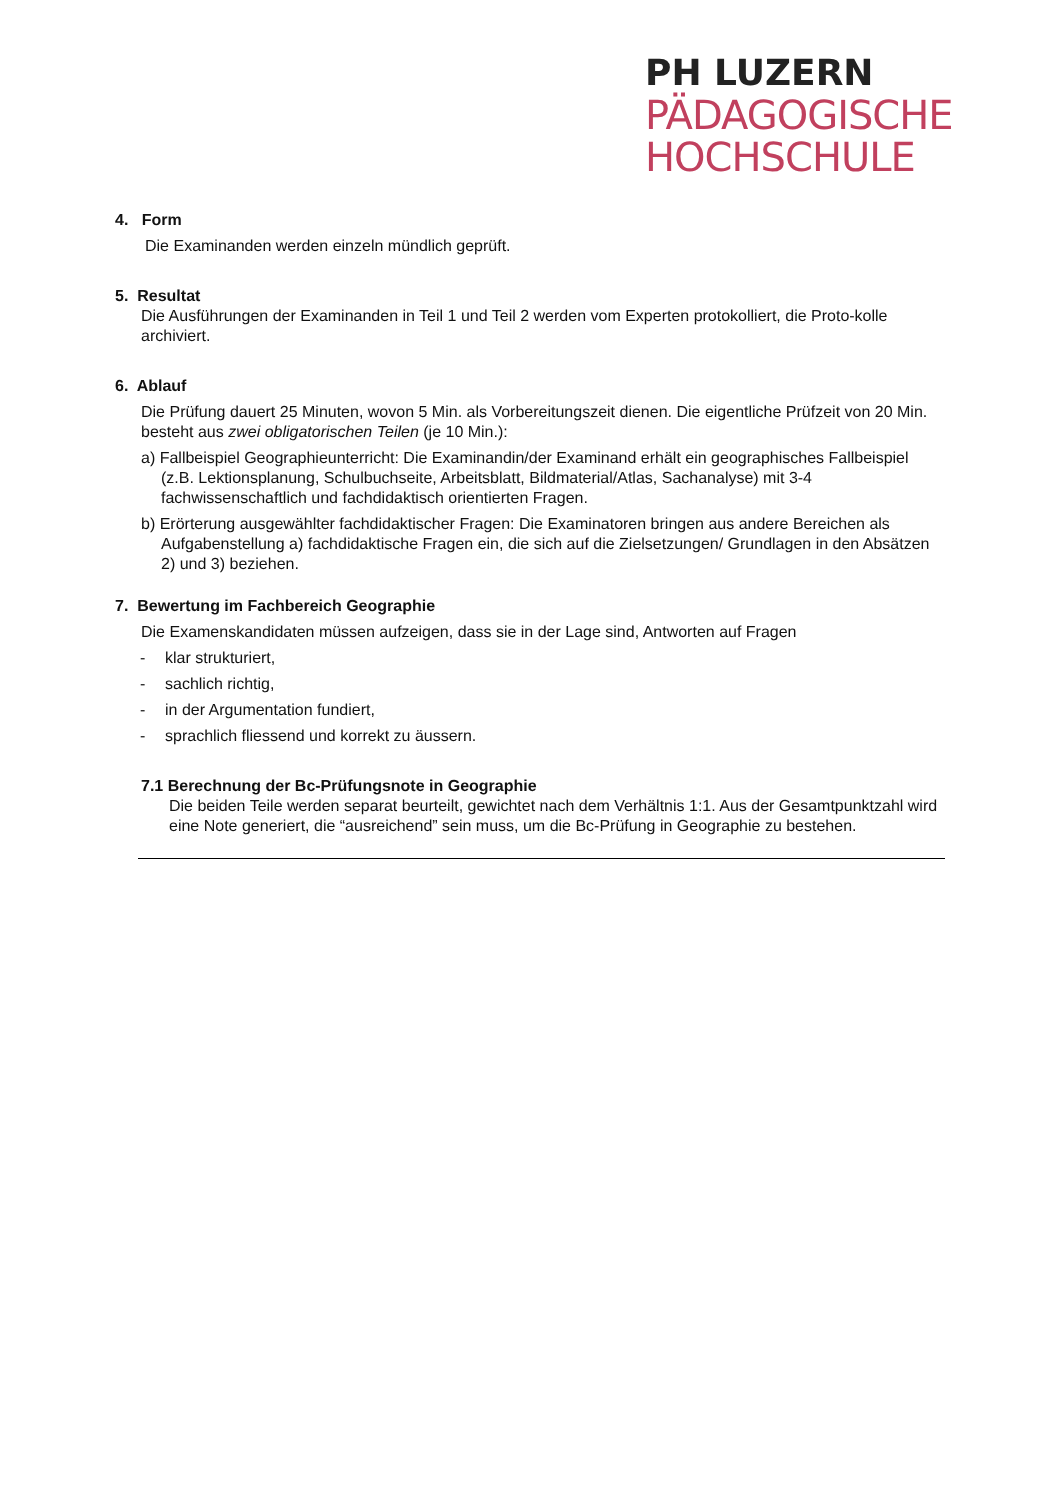PH LUZERN
PÄDAGOGISCHE
HOCHSCHULE
4. Form
Die Examinanden werden einzeln mündlich geprüft.
5. Resultat
Die Ausführungen der Examinanden in Teil 1 und Teil 2 werden vom Experten protokolliert, die Proto-kolle archiviert.
6. Ablauf
Die Prüfung dauert 25 Minuten, wovon 5 Min. als Vorbereitungszeit dienen. Die eigentliche Prüfzeit von 20 Min. besteht aus zwei obligatorischen Teilen (je 10 Min.):
a) Fallbeispiel Geographieunterricht: Die Examinandin/der Examinand erhält ein geographisches Fallbeispiel (z.B. Lektionsplanung, Schulbuchseite, Arbeitsblatt, Bildmaterial/Atlas, Sachanalyse) mit 3-4 fachwissenschaftlich und fachdidaktisch orientierten Fragen.
b) Erörterung ausgewählter fachdidaktischer Fragen: Die Examinatoren bringen aus andere Bereichen als Aufgabenstellung a) fachdidaktische Fragen ein, die sich auf die Zielsetzungen/ Grundlagen in den Absätzen 2) und 3) beziehen.
7. Bewertung im Fachbereich Geographie
Die Examenskandidaten müssen aufzeigen, dass sie in der Lage sind, Antworten auf Fragen
- klar strukturiert,
- sachlich richtig,
- in der Argumentation fundiert,
- sprachlich fliessend und korrekt zu äussern.
7.1 Berechnung der Bc-Prüfungsnote in Geographie
Die beiden Teile werden separat beurteilt, gewichtet nach dem Verhältnis 1:1. Aus der Gesamtpunktzahl wird eine Note generiert, die “ausreichend” sein muss, um die Bc-Prüfung in Geographie zu bestehen.